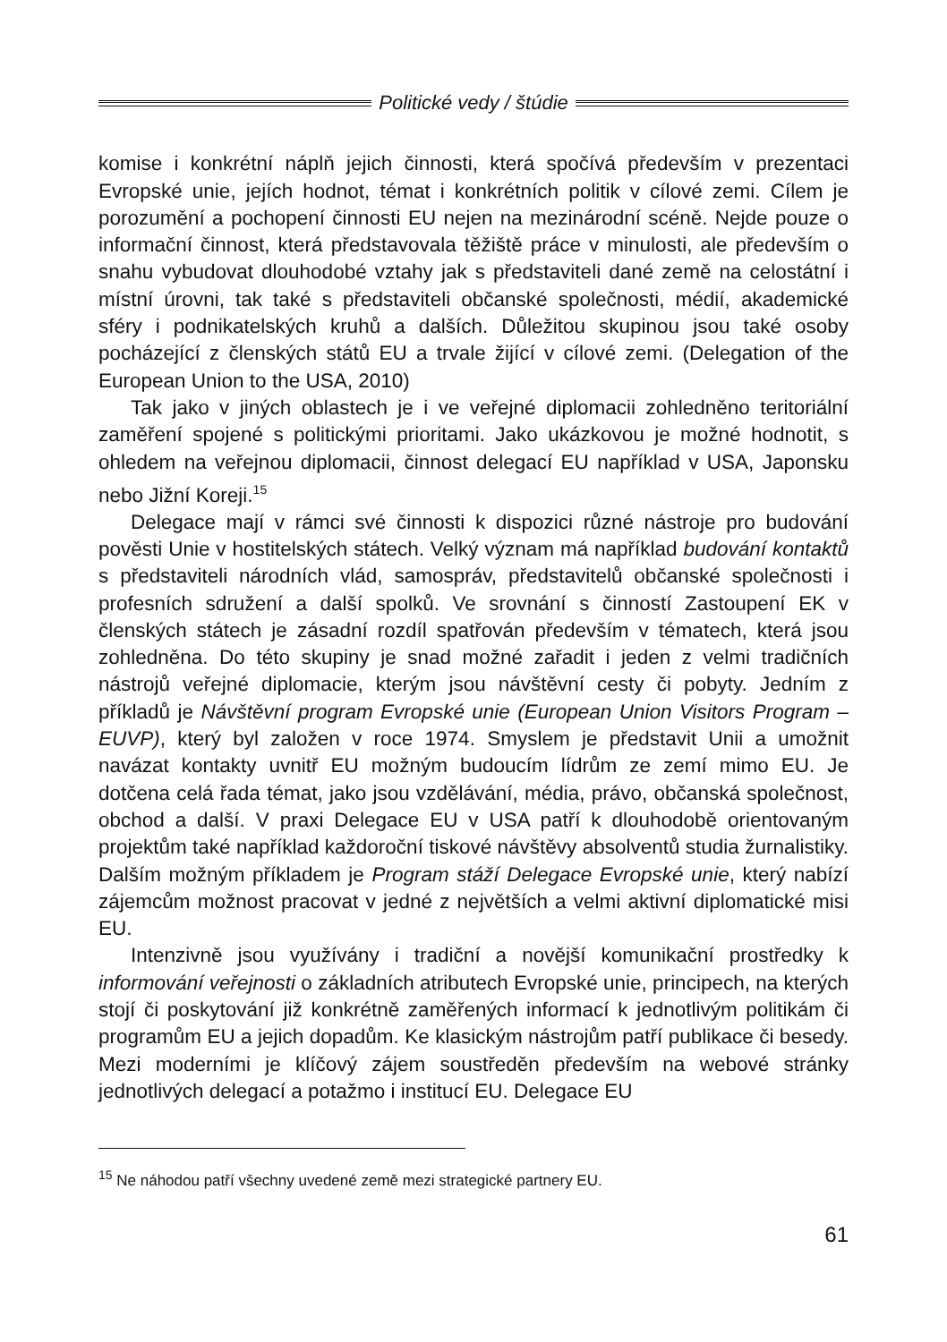Politické vedy / štúdie
komise i konkrétní náplň jejich činnosti, která spočívá především v prezentaci Evropské unie, jejích hodnot, témat i konkrétních politik v cílové zemi. Cílem je porozumění a pochopení činnosti EU nejen na mezinárodní scéně. Nejde pouze o informační činnost, která představovala těžiště práce v minulosti, ale především o snahu vybudovat dlouhodobé vztahy jak s představiteli dané země na celostátní i místní úrovni, tak také s představiteli občanské společnosti, médií, akademické sféry i podnikatelských kruhů a dalších. Důležitou skupinou jsou také osoby pocházející z členských států EU a trvale žijící v cílové zemi. (Delegation of the European Union to the USA, 2010)
Tak jako v jiných oblastech je i ve veřejné diplomacii zohledněno teritoriální zaměření spojené s politickými prioritami. Jako ukázkovou je možné hodnotit, s ohledem na veřejnou diplomacii, činnost delegací EU například v USA, Japonsku nebo Jižní Koreji.<sup>15</sup>
Delegace mají v rámci své činnosti k dispozici různé nástroje pro budování pověsti Unie v hostitelských státech. Velký význam má například budování kontaktů s představiteli národních vlád, samospráv, představitelů občanské společnosti i profesních sdružení a další spolků. Ve srovnání s činností Zastoupení EK v členských státech je zásadní rozdíl spatřován především v tématech, která jsou zohledněna. Do této skupiny je snad možné zařadit i jeden z velmi tradičních nástrojů veřejné diplomacie, kterým jsou návštěvní cesty či pobyty. Jedním z příkladů je Návštěvní program Evropské unie (European Union Visitors Program – EUVP), který byl založen v roce 1974. Smyslem je představit Unii a umožnit navázat kontakty uvnitř EU možným budoucím lídrům ze zemí mimo EU. Je dotčena celá řada témat, jako jsou vzdělávání, média, právo, občanská společnost, obchod a další. V praxi Delegace EU v USA patří k dlouhodobě orientovaným projektům také například každoroční tiskové návštěvy absolventů studia žurnalistiky. Dalším možným příkladem je Program stáží Delegace Evropské unie, který nabízí zájemcům možnost pracovat v jedné z největších a velmi aktivní diplomatické misi EU.
Intenzivně jsou využívány i tradiční a novější komunikační prostředky k informování veřejnosti o základních atributech Evropské unie, principech, na kterých stojí či poskytování již konkrétně zaměřených informací k jednotlivým politikám či programům EU a jejich dopadům. Ke klasickým nástrojům patří publikace či besedy. Mezi moderními je klíčový zájem soustředěn především na webové stránky jednotlivých delegací a potažmo i institucí EU. Delegace EU
<sup>15</sup> Ne náhodou patří všechny uvedené země mezi strategické partnery EU.
61